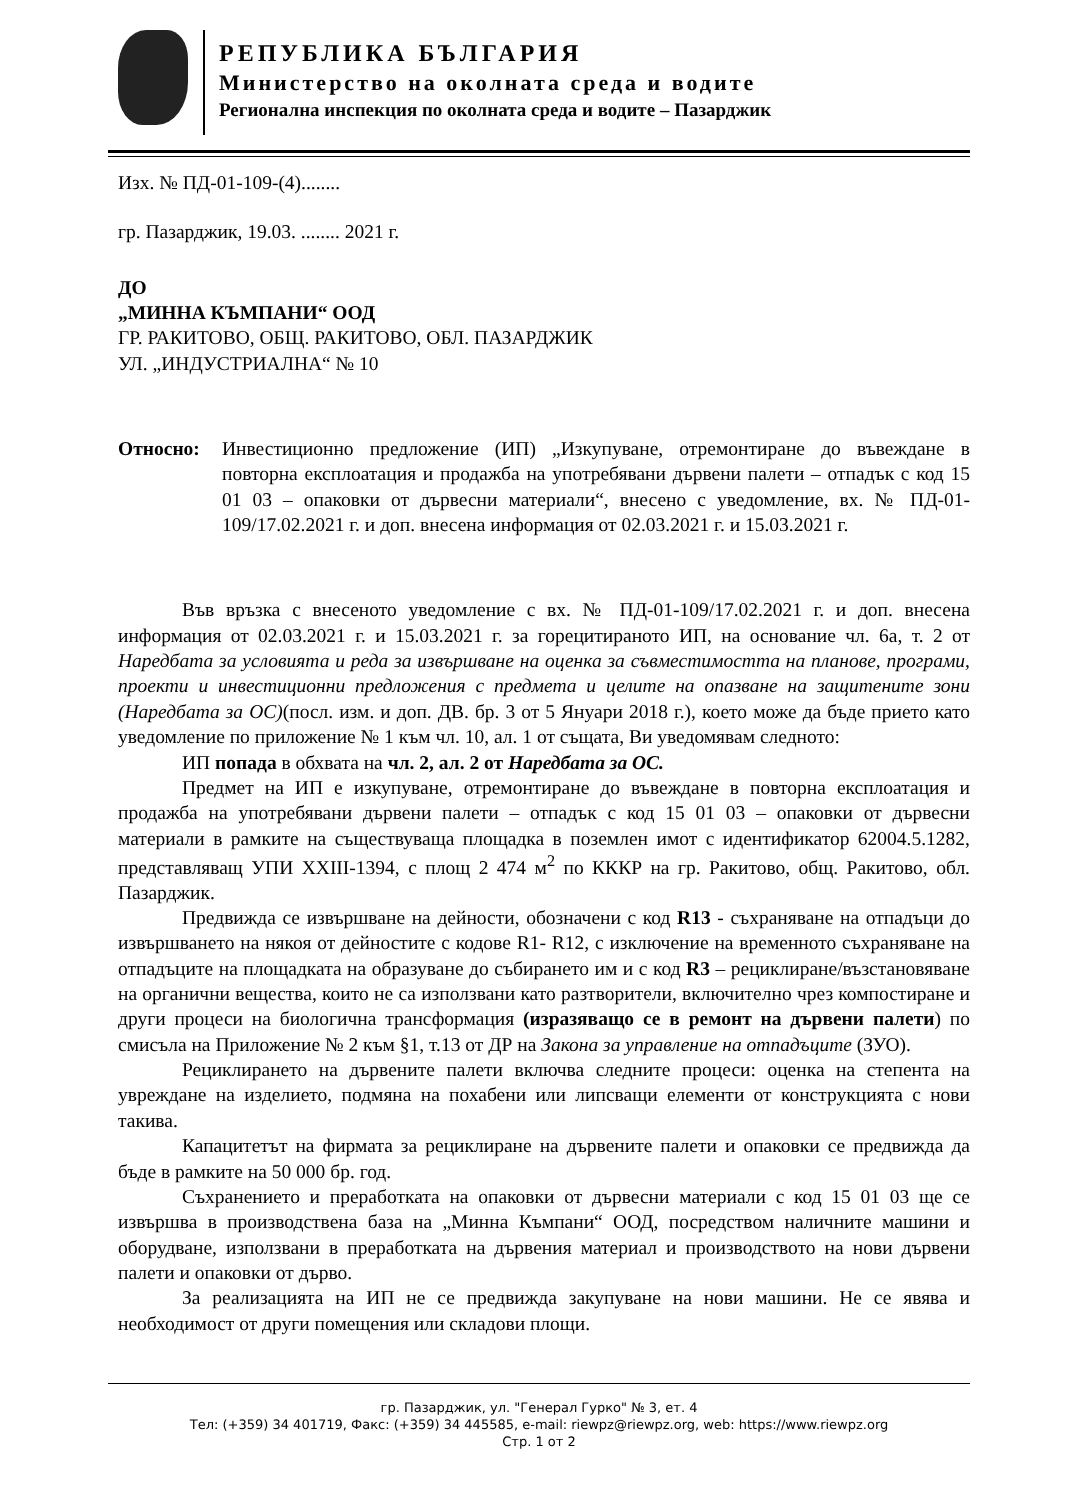РЕПУБЛИКА БЪЛГАРИЯ
Министерство на околната среда и водите
Регионална инспекция по околната среда и водите – Пазарджик
Изх. № ПД-01-109-(4)........
гр. Пазарджик, 19.03. ........ 2021 г.
ДО
„МИННА КЪМПАНИ“ ООД
ГР. РАКИТОВО, ОБЩ. РАКИТОВО, ОБЛ. ПАЗАРДЖИК
УЛ. „ИНДУСТРИАЛНА“ № 10
Относно: Инвестиционно предложение (ИП) „Изкупуване, отремонтиране до въвеждане в повторна експлоатация и продажба на употребявани дървени палети – отпадък с код 15 01 03 – опаковки от дървесни материали“, внесено с уведомление, вх. № ПД-01-109/17.02.2021 г. и доп. внесена информация от 02.03.2021 г. и 15.03.2021 г.
Във връзка с внесеното уведомление с вх. № ПД-01-109/17.02.2021 г. и доп. внесена информация от 02.03.2021 г. и 15.03.2021 г. за горецитираното ИП, на основание чл. 6а, т. 2 от Наредбата за условията и реда за извършване на оценка за съвместимостта на планове, програми, проекти и инвестиционни предложения с предмета и целите на опазване на защитените зони (Наредбата за ОС)(посл. изм. и доп. ДВ. бр. 3 от 5 Януари 2018 г.), което може да бъде прието като уведомление по приложение № 1 към чл. 10, ал. 1 от същата, Ви уведомявам следното:
ИП попада в обхвата на чл. 2, ал. 2 от Наредбата за ОС.
Предмет на ИП е изкупуване, отремонтиране до въвеждане в повторна експлоатация и продажба на употребявани дървени палети – отпадък с код 15 01 03 – опаковки от дървесни материали в рамките на съществуваща площадка в поземлен имот с идентификатор 62004.5.1282, представляващ УПИ XXIII-1394, с площ 2 474 м<sup>2</sup> по КККР на гр. Ракитово, общ. Ракитово, обл. Пазарджик.
Предвижда се извършване на дейности, обозначени с код R13 - съхраняване на отпадъци до извършването на някоя от дейностите с кодове R1- R12, с изключение на временното съхраняване на отпадъците на площадката на образуване до събирането им и с код R3 – рециклиране/възстановяване на органични вещества, които не са използвани като разтворители, включително чрез компостиране и други процеси на биологична трансформация (изразяващо се в ремонт на дървени палети) по смисъла на Приложение № 2 към §1, т.13 от ДР на Закона за управление на отпадъците (ЗУО).
Рециклирането на дървените палети включва следните процеси: оценка на степента на увреждане на изделието, подмяна на похабени или липсващи елементи от конструкцията с нови такива.
Капацитетът на фирмата за рециклиране на дървените палети и опаковки се предвижда да бъде в рамките на 50 000 бр. год.
Съхранението и преработката на опаковки от дървесни материали с код 15 01 03 ще се извършва в производствена база на „Минна Къмпани“ ООД, посредством наличните машини и оборудване, използвани в преработката на дървения материал и производството на нови дървени палети и опаковки от дърво.
За реализацията на ИП не се предвижда закупуване на нови машини. Не се явява и необходимост от други помещения или складови площи.
гр. Пазарджик, ул. "Генерал Гурко" № 3, ет. 4
Тел: (+359) 34 401719, Факс: (+359) 34 445585, e-mail: riewpz@riewpz.org, web: https://www.riewpz.org
Стр. 1 от 2